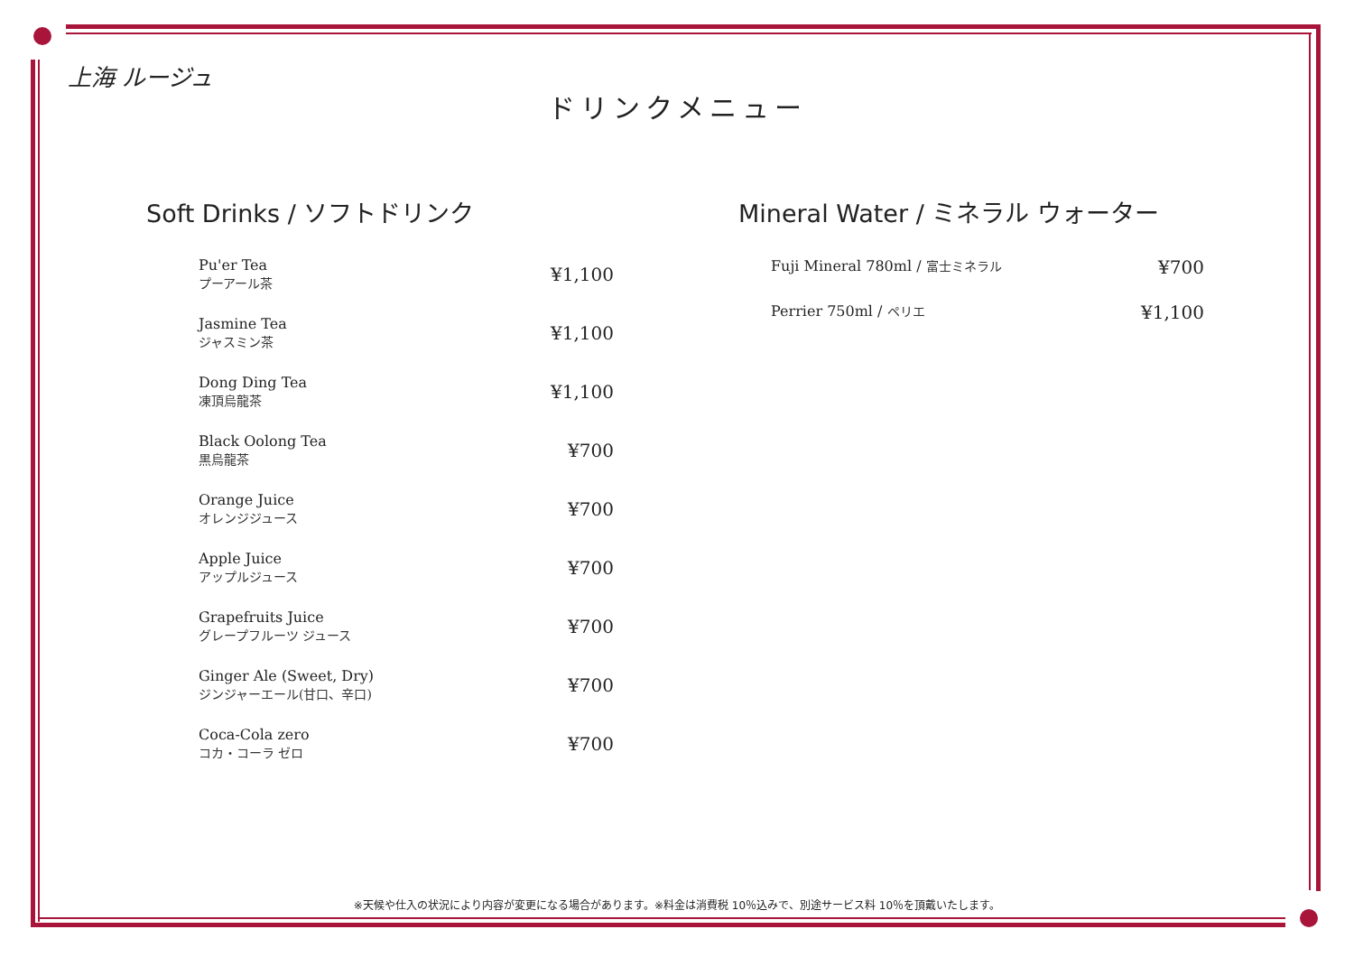上海 ルージュ
ドリンクメニュー
Soft Drinks / ソフトドリンク
| Pu'er Tea プーアール茶 | ¥1,100 |
| Jasmine Tea ジャスミン茶 | ¥1,100 |
| Dong Ding Tea 凍頂烏龍茶 | ¥1,100 |
| Black Oolong Tea 黒烏龍茶 | ¥700 |
| Orange Juice オレンジジュース | ¥700 |
| Apple Juice アップルジュース | ¥700 |
| Grapefruits Juice グレープフルーツ ジュース | ¥700 |
| Ginger Ale (Sweet, Dry) ジンジャーエール(甘口、辛口) | ¥700 |
| Coca-Cola zero コカ・コーラ ゼロ | ¥700 |
Mineral Water / ミネラル ウォーター
| Fuji Mineral 780ml / 富士ミネラル | ¥700 |
| Perrier 750ml / ペリエ | ¥1,100 |
※天候や仕入の状況により内容が変更になる場合があります。※料金は消費税 10％込みで、別途サービス料 10％を頂戴いたします。